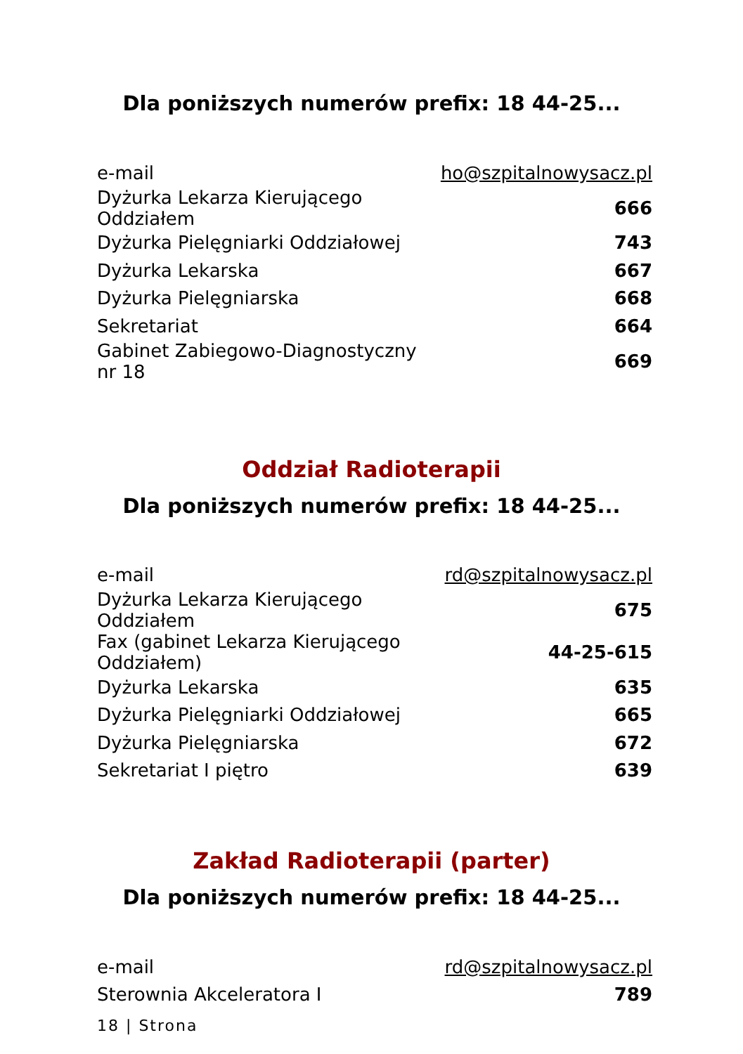Dla poniższych numerów prefix: 18 44-25...
| e-mail | ho@szpitalnowysacz.pl |
| Dyżurka Lekarza Kierującego Oddziałem | 666 |
| Dyżurka Pielęgniarki Oddziałowej | 743 |
| Dyżurka Lekarska | 667 |
| Dyżurka Pielęgniarska | 668 |
| Sekretariat | 664 |
| Gabinet Zabiegowo-Diagnostyczny nr 18 | 669 |
Oddział Radioterapii
Dla poniższych numerów prefix: 18 44-25...
| e-mail | rd@szpitalnowysacz.pl |
| Dyżurka Lekarza Kierującego Oddziałem | 675 |
| Fax (gabinet Lekarza Kierującego Oddziałem) | 44-25-615 |
| Dyżurka Lekarska | 635 |
| Dyżurka Pielęgniarki Oddziałowej | 665 |
| Dyżurka Pielęgniarska | 672 |
| Sekretariat I piętro | 639 |
Zakład Radioterapii (parter)
Dla poniższych numerów prefix: 18 44-25...
| e-mail | rd@szpitalnowysacz.pl |
| Sterownia Akceleratora I | 789 |
18 | Strona